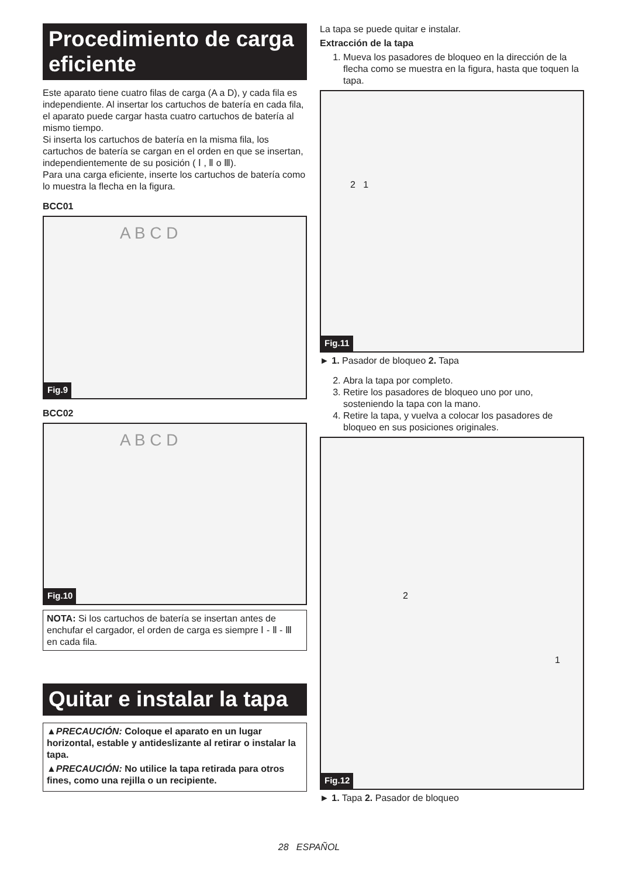Procedimiento de carga eficiente
Este aparato tiene cuatro filas de carga (A a D), y cada fila es independiente. Al insertar los cartuchos de batería en cada fila, el aparato puede cargar hasta cuatro cartuchos de batería al mismo tiempo.
Si inserta los cartuchos de batería en la misma fila, los cartuchos de batería se cargan en el orden en que se insertan, independientemente de su posición ( Ⅰ , Ⅱ o Ⅲ).
Para una carga eficiente, inserte los cartuchos de batería como lo muestra la flecha en la figura.
BCC01
A B C D
Fig.9
BCC02
A B C D
Fig.10
NOTA: Si los cartuchos de batería se insertan antes de enchufar el cargador, el orden de carga es siempre Ⅰ - Ⅱ - Ⅲ en cada fila.
Quitar e instalar la tapa
▲PRECAUCIÓN: Coloque el aparato en un lugar horizontal, estable y antideslizante al retirar o instalar la tapa.
▲PRECAUCIÓN: No utilice la tapa retirada para otros fines, como una rejilla o un recipiente.
La tapa se puede quitar e instalar.
Extracción de la tapa
1. Mueva los pasadores de bloqueo en la dirección de la flecha como se muestra en la figura, hasta que toquen la tapa.
2 1
Fig.11
► 1. Pasador de bloqueo 2. Tapa
2. Abra la tapa por completo.
3. Retire los pasadores de bloqueo uno por uno, sosteniendo la tapa con la mano.
4. Retire la tapa, y vuelva a colocar los pasadores de bloqueo en sus posiciones originales.
2
1
Fig.12
► 1. Tapa 2. Pasador de bloqueo
28 ESPAÑOL